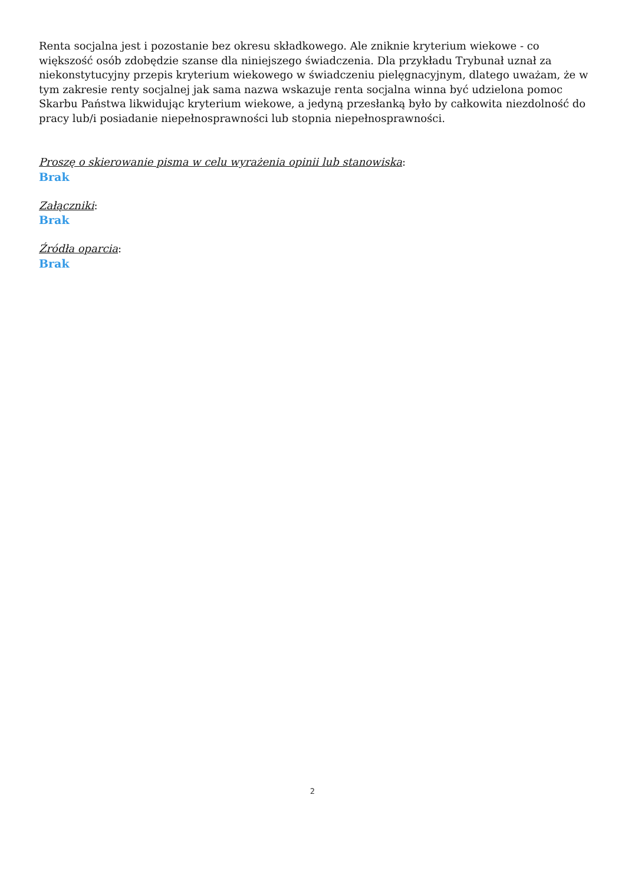Renta socjalna jest i pozostanie bez okresu składkowego. Ale zniknie kryterium wiekowe - co większość osób zdobędzie szanse dla niniejszego świadczenia. Dla przykładu Trybunał uznał za niekonstytucyjny przepis kryterium wiekowego w świadczeniu pielęgnacyjnym, dlatego uważam, że w tym zakresie renty socjalnej jak sama nazwa wskazuje renta socjalna winna być udzielona pomoc Skarbu Państwa likwidując kryterium wiekowe, a jedyną przesłanką było by całkowita niezdolność do pracy lub/i posiadanie niepełnosprawności lub stopnia niepełnosprawności.
Proszę o skierowanie pisma w celu wyrażenia opinii lub stanowiska:
Brak
Załączniki:
Brak
Źródła oparcia:
Brak
2